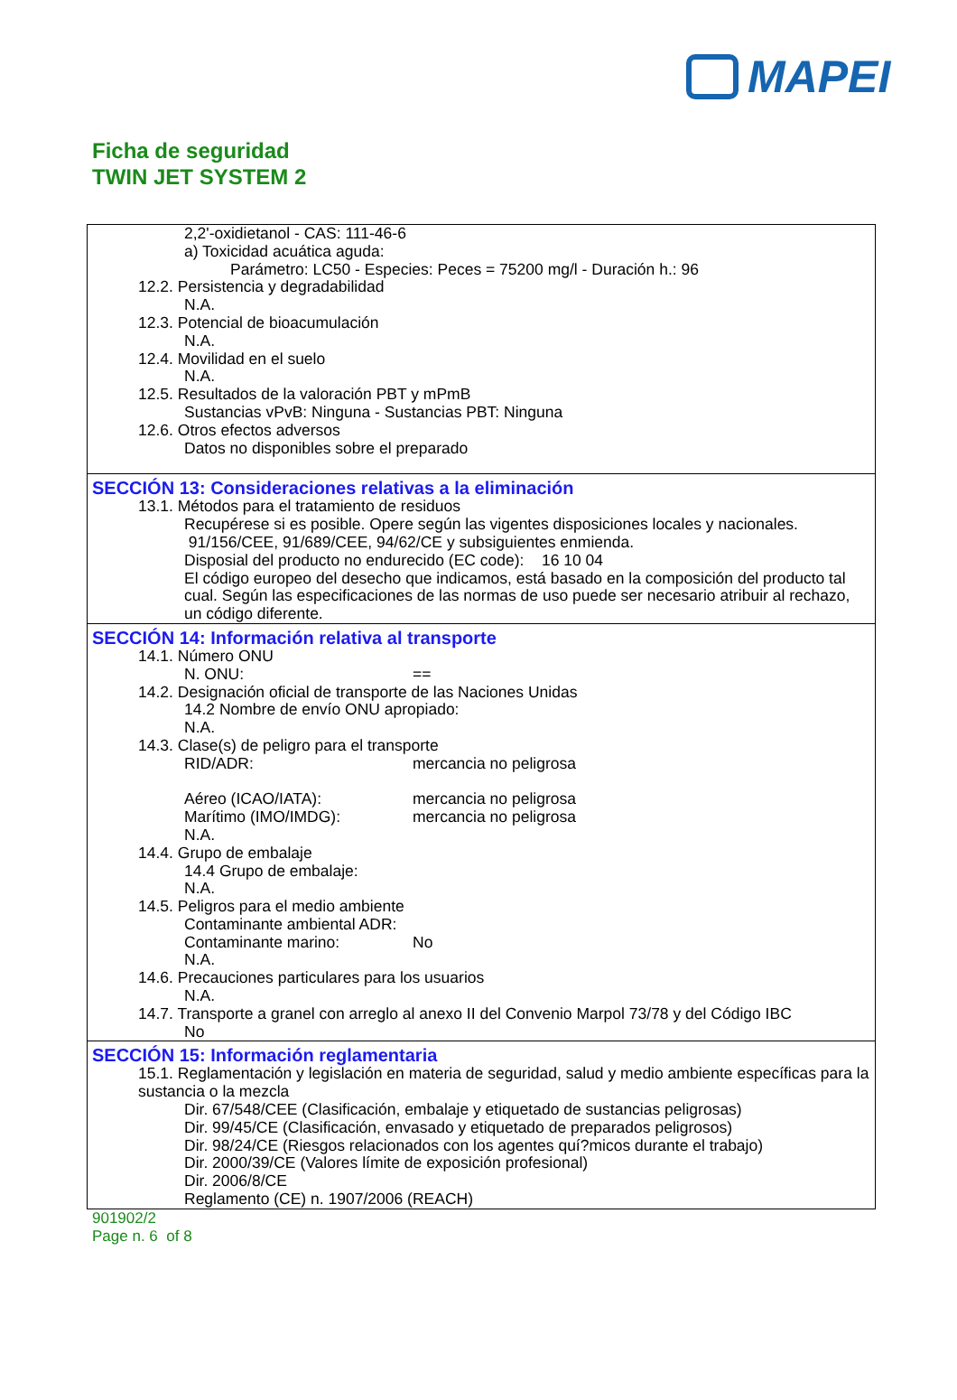MAPEI
Ficha de seguridad
TWIN JET SYSTEM 2
2,2'-oxidietanol - CAS: 111-46-6
a) Toxicidad acuática aguda:
Parámetro: LC50 - Especies: Peces = 75200 mg/l - Duración h.: 96
12.2. Persistencia y degradabilidad
N.A.
12.3. Potencial de bioacumulación
N.A.
12.4. Movilidad en el suelo
N.A.
12.5. Resultados de la valoración PBT y mPmB
Sustancias vPvB: Ninguna - Sustancias PBT: Ninguna
12.6. Otros efectos adversos
Datos no disponibles sobre el preparado
SECCIÓN 13: Consideraciones relativas a la eliminación
13.1. Métodos para el tratamiento de residuos
Recupérese si es posible. Opere según las vigentes disposiciones locales y nacionales.
91/156/CEE, 91/689/CEE, 94/62/CE y subsiguientes enmienda.
Disposial del producto no endurecido (EC code): 16 10 04
El código europeo del desecho que indicamos, está basado en la composición del producto tal cual. Según las especificaciones de las normas de uso puede ser necesario atribuir al rechazo, un código diferente.
SECCIÓN 14: Información relativa al transporte
14.1. Número ONU
N. ONU: ==
14.2. Designación oficial de transporte de las Naciones Unidas
14.2 Nombre de envío ONU apropiado:
N.A.
14.3. Clase(s) de peligro para el transporte
RID/ADR: mercancia no peligrosa
Aéreo (ICAO/IATA): mercancia no peligrosa
Marítimo (IMO/IMDG): mercancia no peligrosa
N.A.
14.4. Grupo de embalaje
14.4 Grupo de embalaje:
N.A.
14.5. Peligros para el medio ambiente
Contaminante ambiental ADR:
Contaminante marino: No
N.A.
14.6. Precauciones particulares para los usuarios
N.A.
14.7. Transporte a granel con arreglo al anexo II del Convenio Marpol 73/78 y del Código IBC
No
SECCIÓN 15: Información reglamentaria
15.1. Reglamentación y legislación en materia de seguridad, salud y medio ambiente específicas para la sustancia o la mezcla
Dir. 67/548/CEE (Clasificación, embalaje y etiquetado de sustancias peligrosas)
Dir. 99/45/CE (Clasificación, envasado y etiquetado de preparados peligrosos)
Dir. 98/24/CE (Riesgos relacionados con los agentes quí?micos durante el trabajo)
Dir. 2000/39/CE (Valores límite de exposición profesional)
Dir. 2006/8/CE
Reglamento (CE) n. 1907/2006 (REACH)
901902/2
Page n. 6 of 8